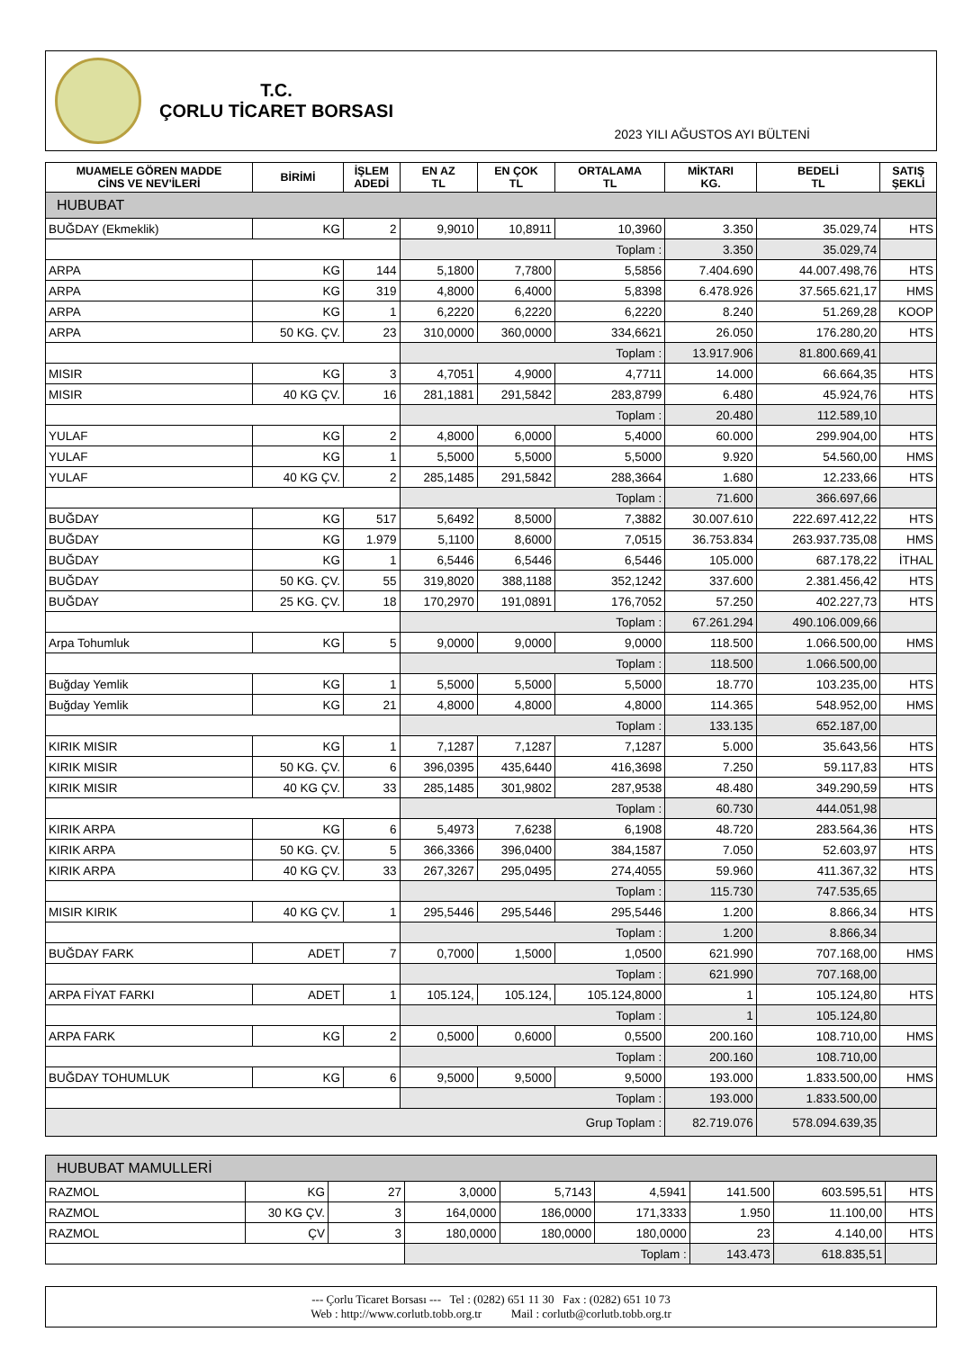T.C.
ÇORLU TİCARET BORSASI
2023 YILI AĞUSTOS AYI BÜLTENİ
| MUAMELE GÖREN MADDE CİNS VE NEV'İLERİ | BİRİMİ | İŞLEM ADEDİ | EN AZ TL | EN ÇOK TL | ORTALAMA TL | MİKTARI KG. | BEDELİ TL | SATIŞ ŞEKLİ |
| --- | --- | --- | --- | --- | --- | --- | --- | --- |
| HUBUBAT | | | | | | | | |
| BUĞDAY (Ekmeklik) | KG | 2 | 9,9010 | 10,8911 | 10,3960 | 3.350 | 35.029,74 | HTS |
| | | | Toplam : | | | 3.350 | 35.029,74 | |
| ARPA | KG | 144 | 5,1800 | 7,7800 | 5,5856 | 7.404.690 | 44.007.498,76 | HTS |
| ARPA | KG | 319 | 4,8000 | 6,4000 | 5,8398 | 6.478.926 | 37.565.621,17 | HMS |
| ARPA | KG | 1 | 6,2220 | 6,2220 | 6,2220 | 8.240 | 51.269,28 | KOOP |
| ARPA | 50 KG. ÇV. | 23 | 310,0000 | 360,0000 | 334,6621 | 26.050 | 176.280,20 | HTS |
| | | | Toplam : | | | 13.917.906 | 81.800.669,41 | |
| MISIR | KG | 3 | 4,7051 | 4,9000 | 4,7711 | 14.000 | 66.664,35 | HTS |
| MISIR | 40 KG ÇV. | 16 | 281,1881 | 291,5842 | 283,8799 | 6.480 | 45.924,76 | HTS |
| | | | Toplam : | | | 20.480 | 112.589,10 | |
| YULAF | KG | 2 | 4,8000 | 6,0000 | 5,4000 | 60.000 | 299.904,00 | HTS |
| YULAF | KG | 1 | 5,5000 | 5,5000 | 5,5000 | 9.920 | 54.560,00 | HMS |
| YULAF | 40 KG ÇV. | 2 | 285,1485 | 291,5842 | 288,3664 | 1.680 | 12.233,66 | HTS |
| | | | Toplam : | | | 71.600 | 366.697,66 | |
| BUĞDAY | KG | 517 | 5,6492 | 8,5000 | 7,3882 | 30.007.610 | 222.697.412,22 | HTS |
| BUĞDAY | KG | 1.979 | 5,1100 | 8,6000 | 7,0515 | 36.753.834 | 263.937.735,08 | HMS |
| BUĞDAY | KG | 1 | 6,5446 | 6,5446 | 6,5446 | 105.000 | 687.178,22 | İTHAL |
| BUĞDAY | 50 KG. ÇV. | 55 | 319,8020 | 388,1188 | 352,1242 | 337.600 | 2.381.456,42 | HTS |
| BUĞDAY | 25 KG. ÇV. | 18 | 170,2970 | 191,0891 | 176,7052 | 57.250 | 402.227,73 | HTS |
| | | | Toplam : | | | 67.261.294 | 490.106.009,66 | |
| Arpa Tohumluk | KG | 5 | 9,0000 | 9,0000 | 9,0000 | 118.500 | 1.066.500,00 | HMS |
| | | | Toplam : | | | 118.500 | 1.066.500,00 | |
| Buğday Yemlik | KG | 1 | 5,5000 | 5,5000 | 5,5000 | 18.770 | 103.235,00 | HTS |
| Buğday Yemlik | KG | 21 | 4,8000 | 4,8000 | 4,8000 | 114.365 | 548.952,00 | HMS |
| | | | Toplam : | | | 133.135 | 652.187,00 | |
| KIRIK MISIR | KG | 1 | 7,1287 | 7,1287 | 7,1287 | 5.000 | 35.643,56 | HTS |
| KIRIK MISIR | 50 KG. ÇV. | 6 | 396,0395 | 435,6440 | 416,3698 | 7.250 | 59.117,83 | HTS |
| KIRIK MISIR | 40 KG ÇV. | 33 | 285,1485 | 301,9802 | 287,9538 | 48.480 | 349.290,59 | HTS |
| | | | Toplam : | | | 60.730 | 444.051,98 | |
| KIRIK ARPA | KG | 6 | 5,4973 | 7,6238 | 6,1908 | 48.720 | 283.564,36 | HTS |
| KIRIK ARPA | 50 KG. ÇV. | 5 | 366,3366 | 396,0400 | 384,1587 | 7.050 | 52.603,97 | HTS |
| KIRIK ARPA | 40 KG ÇV. | 33 | 267,3267 | 295,0495 | 274,4055 | 59.960 | 411.367,32 | HTS |
| | | | Toplam : | | | 115.730 | 747.535,65 | |
| MISIR KIRIK | 40 KG ÇV. | 1 | 295,5446 | 295,5446 | 295,5446 | 1.200 | 8.866,34 | HTS |
| | | | Toplam : | | | 1.200 | 8.866,34 | |
| BUĞDAY FARK | ADET | 7 | 0,7000 | 1,5000 | 1,0500 | 621.990 | 707.168,00 | HMS |
| | | | Toplam : | | | 621.990 | 707.168,00 | |
| ARPA FİYAT FARKI | ADET | 1 | 105.124, | 105.124, | 105.124,8000 | 1 | 105.124,80 | HTS |
| | | | Toplam : | | | 1 | 105.124,80 | |
| ARPA FARK | KG | 2 | 0,5000 | 0,6000 | 0,5500 | 200.160 | 108.710,00 | HMS |
| | | | Toplam : | | | 200.160 | 108.710,00 | |
| BUĞDAY TOHUMLUK | KG | 6 | 9,5000 | 9,5000 | 9,5000 | 193.000 | 1.833.500,00 | HMS |
| | | | Toplam : | | | 193.000 | 1.833.500,00 | |
| Grup Toplam : | | | | | | 82.719.076 | 578.094.639,35 | |
| HUBUBAT MAMULLERİ | | | | | | | | |
| RAZMOL | KG | 27 | 3,0000 | 5,7143 | 4,5941 | 141.500 | 603.595,51 | HTS |
| RAZMOL | 30 KG ÇV. | 3 | 164,0000 | 186,0000 | 171,3333 | 1.950 | 11.100,00 | HTS |
| RAZMOL | ÇV | 3 | 180,0000 | 180,0000 | 180,0000 | 23 | 4.140,00 | HTS |
| | | | Toplam : | | | 143.473 | 618.835,51 | |
--- Çorlu Ticaret Borsası --- Tel : (0282) 651 11 30 Fax : (0282) 651 10 73
Web : http://www.corlutb.tobb.org.tr Mail : corlutb@corlutb.tobb.org.tr